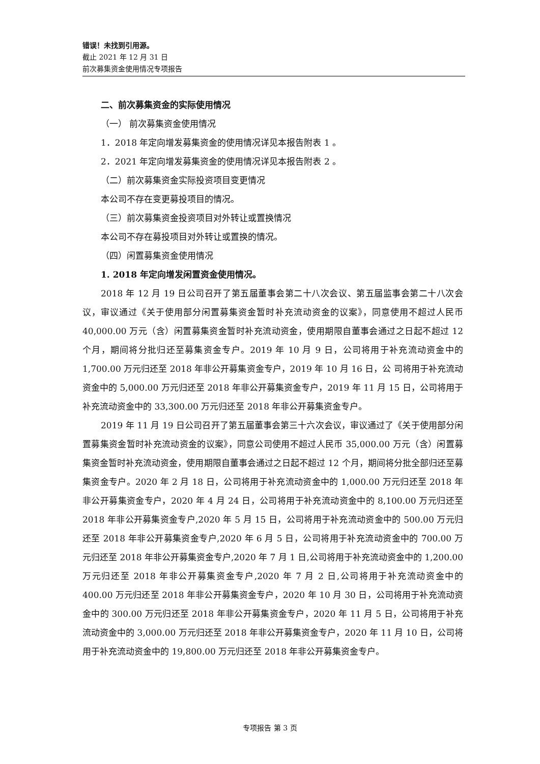错误！未找到引用源。
截止 2021 年 12 月 31 日
前次募集资金使用情况专项报告
二、前次募集资金的实际使用情况
（一） 前次募集资金使用情况
1．2018 年定向增发募集资金的使用情况详见本报告附表 1 。
2．2021 年定向增发募集资金的使用情况详见本报告附表 2 。
（二）前次募集资金实际投资项目变更情况
本公司不存在变更募投项目的情况。
（三）前次募集资金投资项目对外转让或置换情况
本公司不存在募投项目对外转让或置换的情况。
（四）闲置募集资金使用情况
1. 2018 年定向增发闲置资金使用情况。
2018 年 12 月 19 日公司召开了第五届董事会第二十八次会议、第五届监事会第二十八次会议，审议通过《关于使用部分闲置募集资金暂时补充流动资金的议案》，同意使用不超过人民币 40,000.00 万元（含）闲置募集资金暂时补充流动资金，使用期限自董事会通过之日起不超过 12 个月，期间将分批归还至募集资金专户。2019 年 10 月 9 日，公司将用于补充流动资金中的 1,700.00 万元归还至 2018 年非公开募集资金专户，2019 年 10 月 16 日，公 司将用于补充流动资金中的 5,000.00 万元归还至 2018 年非公开募集资金专户，2019 年 11 月 15 日，公司将用于补充流动资金中的 33,300.00 万元归还至 2018 年非公开募集资金专户。
2019 年 11 月 19 日公司召开了第五届董事会第三十六次会议，审议通过了《关于使用部分闲置募集资金暂时补充流动资金的议案》，同意公司使用不超过人民币 35,000.00 万元（含）闲置募集资金暂时补充流动资金，使用期限自董事会通过之日起不超过 12 个月，期间将分批全部归还至募集资金专户。2020 年 2 月 18 日，公司将用于补充流动资金中的 1,000.00 万元归还至 2018 年非公开募集资金专户，2020 年 4 月 24 日，公司将用于补充流动资金中的 8,100.00 万元归还至 2018 年非公开募集资金专户,2020 年 5 月 15 日，公司将用于补充流动资金中的 500.00 万元归还至 2018 年非公开募集资金专户,2020 年 6 月 5 日，公司将用于补充流动资金中的 700.00 万元归还至 2018 年非公开募集资金专户,2020 年 7 月 1 日,公司将用于补充流动资金中的 1,200.00 万元归还至 2018 年非公开募集资金专户,2020 年 7 月 2 日,公司将用于补充流动资金中的 400.00 万元归还至 2018 年非公开募集资金专户，2020 年 10 月 30 日，公司将用于补充流动资金中的 300.00 万元归还至 2018 年非公开募集资金专户，2020 年 11 月 5 日，公司将用于补充流动资金中的 3,000.00 万元归还至 2018 年非公开募集资金专户，2020 年 11 月 10 日，公司将用于补充流动资金中的 19,800.00 万元归还至 2018 年非公开募集资金专户。
专项报告 第 3 页